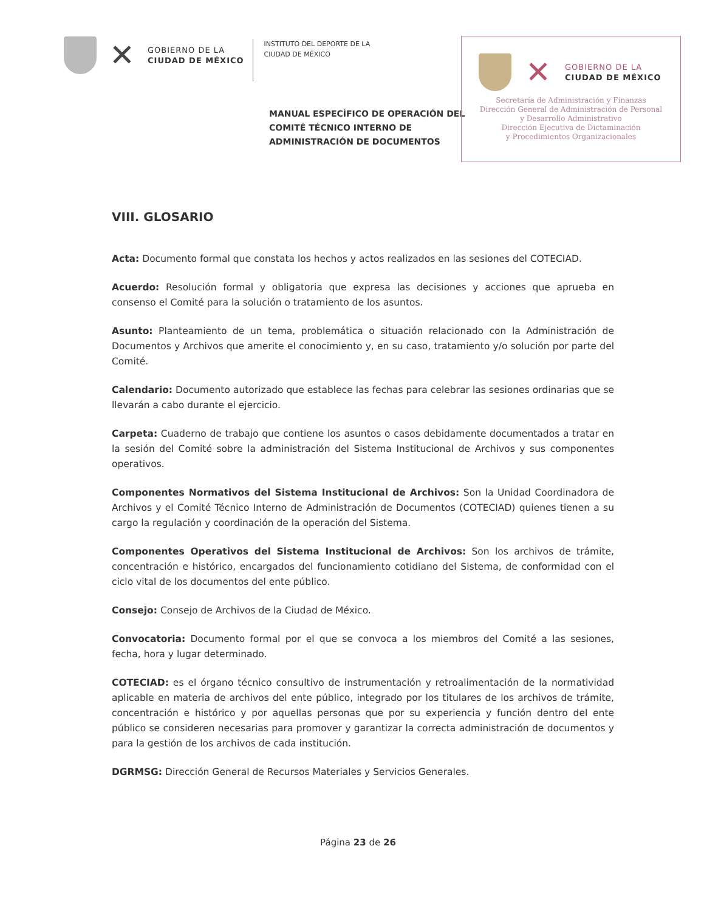✕
GOBIERNO DE LA
CIUDAD DE MÉXICO
INSTITUTO DEL DEPORTE DE LA
CIUDAD DE MÉXICO
✕
GOBIERNO DE LA
CIUDAD DE MÉXICO
Secretaría de Administración y Finanzas
Dirección General de Administración de Personal
y Desarrollo Administrativo
Dirección Ejecutiva de Dictaminación
y Procedimientos Organizacionales
MANUAL ESPECÍFICO DE OPERACIÓN DEL COMITÉ TÉCNICO INTERNO DE ADMINISTRACIÓN DE DOCUMENTOS
VIII. GLOSARIO
Acta: Documento formal que constata los hechos y actos realizados en las sesiones del COTECIAD.
Acuerdo: Resolución formal y obligatoria que expresa las decisiones y acciones que aprueba en consenso el Comité para la solución o tratamiento de los asuntos.
Asunto: Planteamiento de un tema, problemática o situación relacionado con la Administración de Documentos y Archivos que amerite el conocimiento y, en su caso, tratamiento y/o solución por parte del Comité.
Calendario: Documento autorizado que establece las fechas para celebrar las sesiones ordinarias que se llevarán a cabo durante el ejercicio.
Carpeta: Cuaderno de trabajo que contiene los asuntos o casos debidamente documentados a tratar en la sesión del Comité sobre la administración del Sistema Institucional de Archivos y sus componentes operativos.
Componentes Normativos del Sistema Institucional de Archivos: Son la Unidad Coordinadora de Archivos y el Comité Técnico Interno de Administración de Documentos (COTECIAD) quienes tienen a su cargo la regulación y coordinación de la operación del Sistema.
Componentes Operativos del Sistema Institucional de Archivos: Son los archivos de trámite, concentración e histórico, encargados del funcionamiento cotidiano del Sistema, de conformidad con el ciclo vital de los documentos del ente público.
Consejo: Consejo de Archivos de la Ciudad de México.
Convocatoria: Documento formal por el que se convoca a los miembros del Comité a las sesiones, fecha, hora y lugar determinado.
COTECIAD: es el órgano técnico consultivo de instrumentación y retroalimentación de la normatividad aplicable en materia de archivos del ente público, integrado por los titulares de los archivos de trámite, concentración e histórico y por aquellas personas que por su experiencia y función dentro del ente público se consideren necesarias para promover y garantizar la correcta administración de documentos y para la gestión de los archivos de cada institución.
DGRMSG: Dirección General de Recursos Materiales y Servicios Generales.
Página 23 de 26